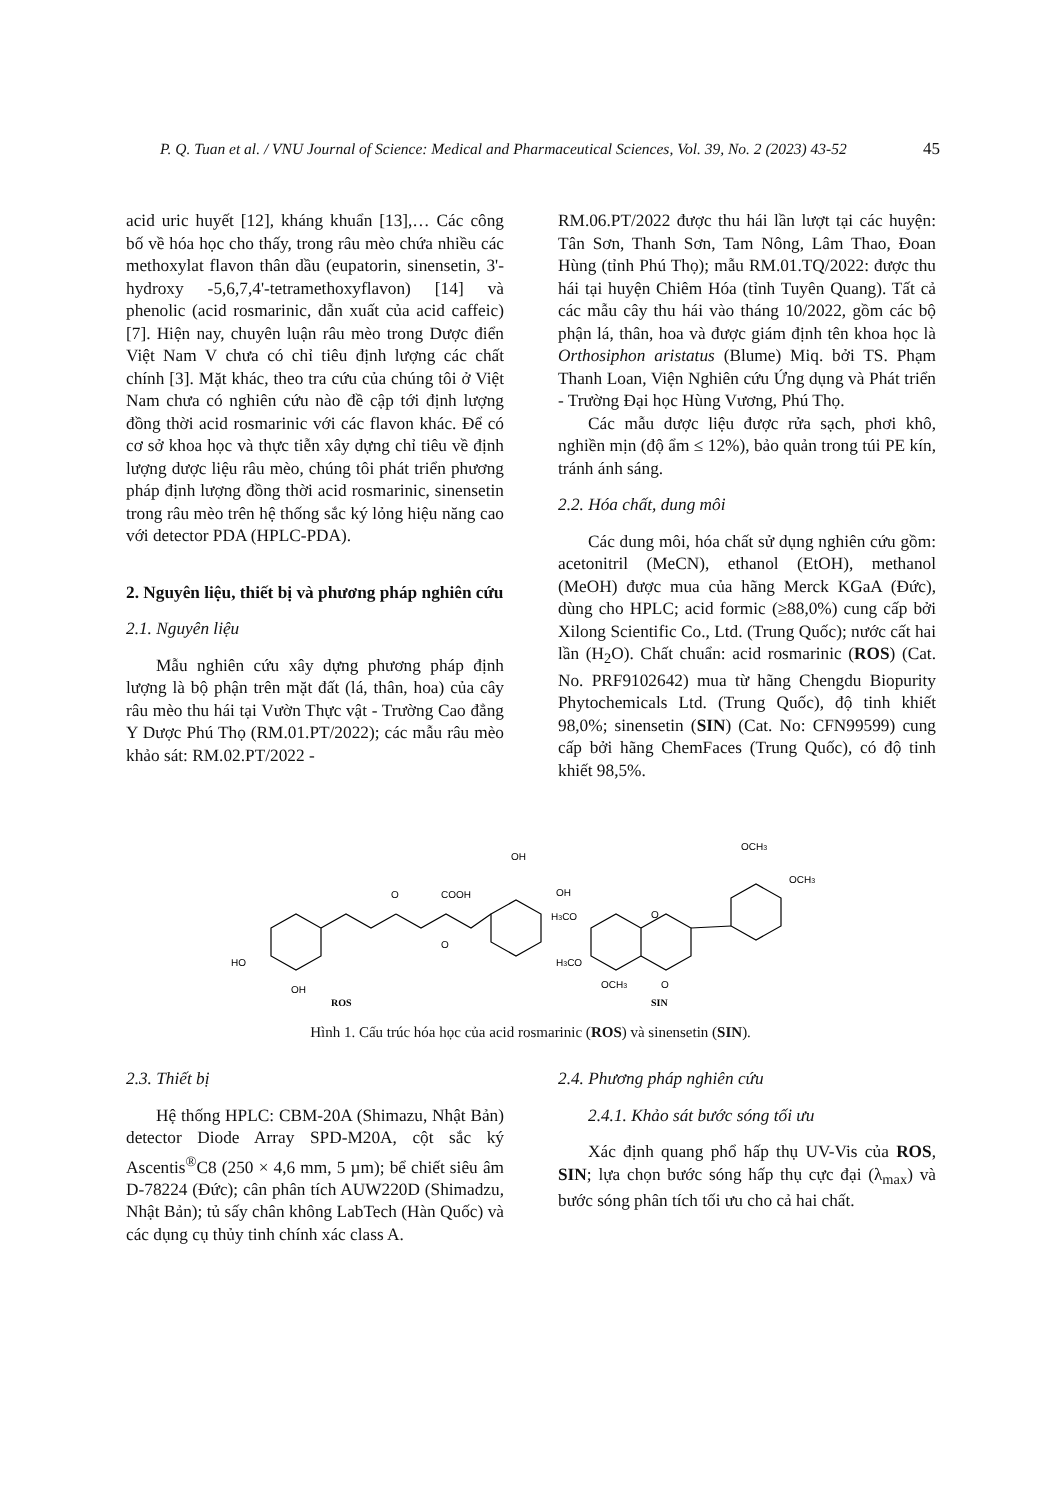P. Q. Tuan et al. / VNU Journal of Science: Medical and Pharmaceutical Sciences, Vol. 39, No. 2 (2023) 43-52 45
acid uric huyết [12], kháng khuẩn [13],… Các công bố về hóa học cho thấy, trong râu mèo chứa nhiều các methoxylat flavon thân dầu (eupatorin, sinensetin, 3'-hydroxy -5,6,7,4'-tetramethoxyflavon) [14] và phenolic (acid rosmarinic, dẫn xuất của acid caffeic) [7]. Hiện nay, chuyên luận râu mèo trong Dược điển Việt Nam V chưa có chỉ tiêu định lượng các chất chính [3]. Mặt khác, theo tra cứu của chúng tôi ở Việt Nam chưa có nghiên cứu nào đề cập tới định lượng đồng thời acid rosmarinic với các flavon khác. Để có cơ sở khoa học và thực tiễn xây dựng chỉ tiêu về định lượng dược liệu râu mèo, chúng tôi phát triển phương pháp định lượng đồng thời acid rosmarinic, sinensetin trong râu mèo trên hệ thống sắc ký lỏng hiệu năng cao với detector PDA (HPLC-PDA).
2. Nguyên liệu, thiết bị và phương pháp nghiên cứu
2.1. Nguyên liệu
Mẫu nghiên cứu xây dựng phương pháp định lượng là bộ phận trên mặt đất (lá, thân, hoa) của cây râu mèo thu hái tại Vườn Thực vật - Trường Cao đẳng Y Dược Phú Thọ (RM.01.PT/2022); các mẫu râu mèo khảo sát: RM.02.PT/2022 -
RM.06.PT/2022 được thu hái lần lượt tại các huyện: Tân Sơn, Thanh Sơn, Tam Nông, Lâm Thao, Đoan Hùng (tỉnh Phú Thọ); mẫu RM.01.TQ/2022: được thu hái tại huyện Chiêm Hóa (tỉnh Tuyên Quang). Tất cả các mẫu cây thu hái vào tháng 10/2022, gồm các bộ phận lá, thân, hoa và được giám định tên khoa học là Orthosiphon aristatus (Blume) Miq. bởi TS. Phạm Thanh Loan, Viện Nghiên cứu Ứng dụng và Phát triển - Trường Đại học Hùng Vương, Phú Thọ.
Các mẫu dược liệu được rửa sạch, phơi khô, nghiền mịn (độ ẩm ≤ 12%), bảo quản trong túi PE kín, tránh ánh sáng.
2.2. Hóa chất, dung môi
Các dung môi, hóa chất sử dụng nghiên cứu gồm: acetonitril (MeCN), ethanol (EtOH), methanol (MeOH) được mua của hãng Merck KGaA (Đức), dùng cho HPLC; acid formic (≥88,0%) cung cấp bởi Xilong Scientific Co., Ltd. (Trung Quốc); nước cất hai lần (H<sub>2</sub>O). Chất chuẩn: acid rosmarinic (ROS) (Cat. No. PRF9102642) mua từ hãng Chengdu Biopurity Phytochemicals Ltd. (Trung Quốc), độ tinh khiết 98,0%; sinensetin (SIN) (Cat. No: CFN99599) cung cấp bởi hãng ChemFaces (Trung Quốc), có độ tinh khiết 98,5%.
O
COOH
O
OH
OH
HO
OH
ROS
OCH3
OCH3
H3CO
H3CO
O
OCH3
O
SIN
Hình 1. Cấu trúc hóa học của acid rosmarinic (ROS) và sinensetin (SIN).
2.3. Thiết bị
Hệ thống HPLC: CBM-20A (Shimazu, Nhật Bản) detector Diode Array SPD-M20A, cột sắc ký Ascentis<sup>®</sup>C8 (250 × 4,6 mm, 5 µm); bể chiết siêu âm D-78224 (Đức); cân phân tích AUW220D (Shimadzu, Nhật Bản); tủ sấy chân không LabTech (Hàn Quốc) và các dụng cụ thủy tinh chính xác class A.
2.4. Phương pháp nghiên cứu
2.4.1. Khảo sát bước sóng tối ưu
Xác định quang phổ hấp thụ UV-Vis của ROS, SIN; lựa chọn bước sóng hấp thụ cực đại (λ<sub>max</sub>) và bước sóng phân tích tối ưu cho cả hai chất.